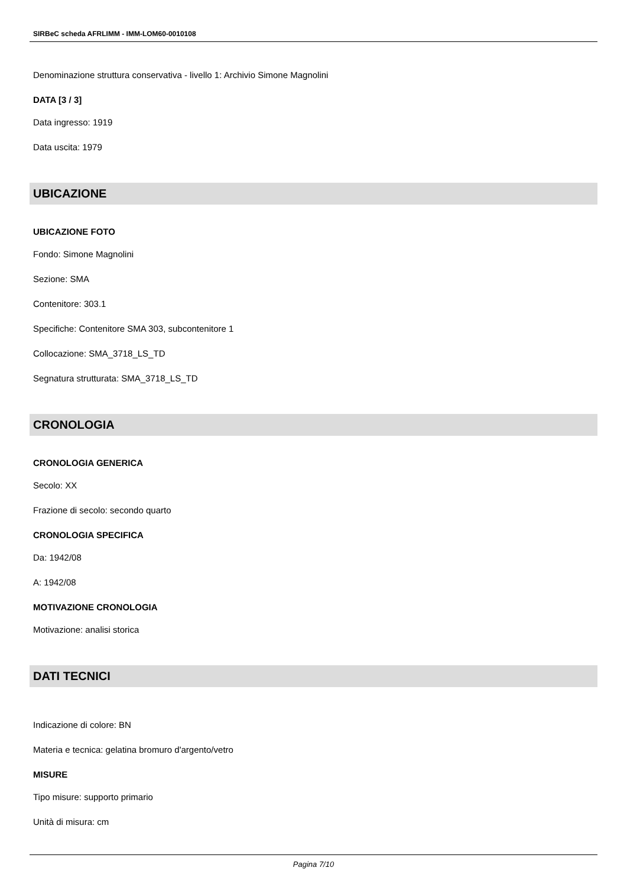SIRBeC scheda AFRLIMM - IMM-LOM60-0010108
Denominazione struttura conservativa - livello 1: Archivio Simone Magnolini
DATA [3 / 3]
Data ingresso: 1919
Data uscita: 1979
UBICAZIONE
UBICAZIONE FOTO
Fondo: Simone Magnolini
Sezione: SMA
Contenitore: 303.1
Specifiche: Contenitore SMA 303, subcontenitore 1
Collocazione: SMA_3718_LS_TD
Segnatura strutturata: SMA_3718_LS_TD
CRONOLOGIA
CRONOLOGIA GENERICA
Secolo: XX
Frazione di secolo: secondo quarto
CRONOLOGIA SPECIFICA
Da: 1942/08
A: 1942/08
MOTIVAZIONE CRONOLOGIA
Motivazione: analisi storica
DATI TECNICI
Indicazione di colore: BN
Materia e tecnica: gelatina bromuro d'argento/vetro
MISURE
Tipo misure: supporto primario
Unità di misura: cm
Pagina 7/10